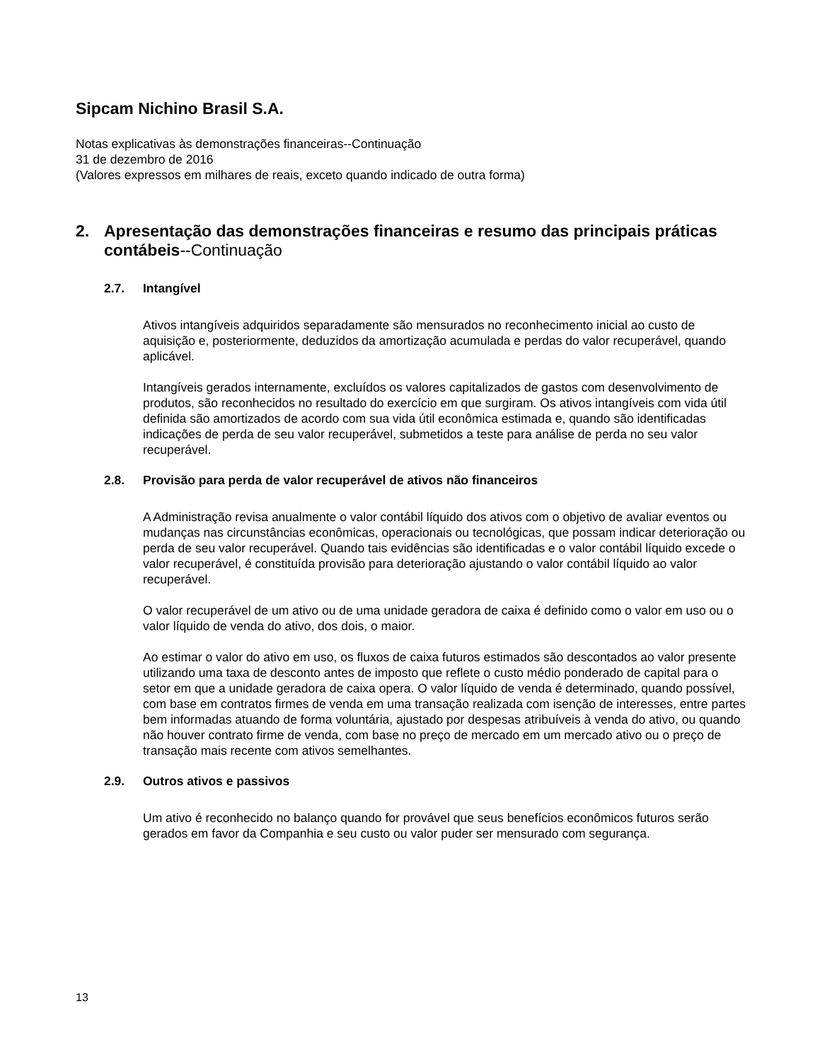Sipcam Nichino Brasil S.A.
Notas explicativas às demonstrações financeiras--Continuação
31 de dezembro de 2016
(Valores expressos em milhares de reais, exceto quando indicado de outra forma)
2. Apresentação das demonstrações financeiras e resumo das principais práticas contábeis--Continuação
2.7. Intangível
Ativos intangíveis adquiridos separadamente são mensurados no reconhecimento inicial ao custo de aquisição e, posteriormente, deduzidos da amortização acumulada e perdas do valor recuperável, quando aplicável.
Intangíveis gerados internamente, excluídos os valores capitalizados de gastos com desenvolvimento de produtos, são reconhecidos no resultado do exercício em que surgiram. Os ativos intangíveis com vida útil definida são amortizados de acordo com sua vida útil econômica estimada e, quando são identificadas indicações de perda de seu valor recuperável, submetidos a teste para análise de perda no seu valor recuperável.
2.8. Provisão para perda de valor recuperável de ativos não financeiros
A Administração revisa anualmente o valor contábil líquido dos ativos com o objetivo de avaliar eventos ou mudanças nas circunstâncias econômicas, operacionais ou tecnológicas, que possam indicar deterioração ou perda de seu valor recuperável. Quando tais evidências são identificadas e o valor contábil líquido excede o valor recuperável, é constituída provisão para deterioração ajustando o valor contábil líquido ao valor recuperável.
O valor recuperável de um ativo ou de uma unidade geradora de caixa é definido como o valor em uso ou o valor líquido de venda do ativo, dos dois, o maior.
Ao estimar o valor do ativo em uso, os fluxos de caixa futuros estimados são descontados ao valor presente utilizando uma taxa de desconto antes de imposto que reflete o custo médio ponderado de capital para o setor em que a unidade geradora de caixa opera. O valor líquido de venda é determinado, quando possível, com base em contratos firmes de venda em uma transação realizada com isenção de interesses, entre partes bem informadas atuando de forma voluntária, ajustado por despesas atribuíveis à venda do ativo, ou quando não houver contrato firme de venda, com base no preço de mercado em um mercado ativo ou o preço de transação mais recente com ativos semelhantes.
2.9. Outros ativos e passivos
Um ativo é reconhecido no balanço quando for provável que seus benefícios econômicos futuros serão gerados em favor da Companhia e seu custo ou valor puder ser mensurado com segurança.
13